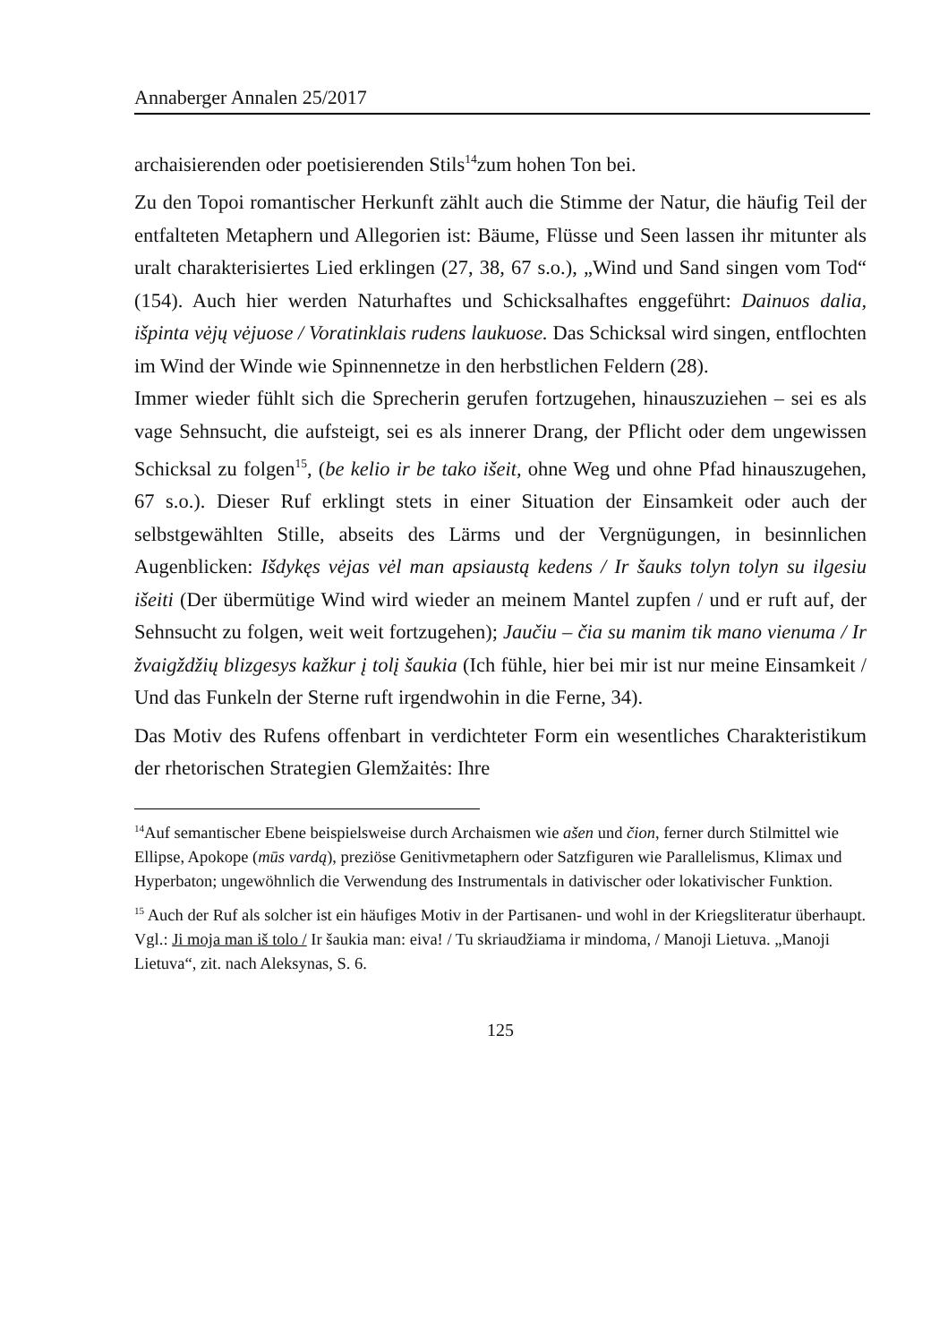Annaberger Annalen 25/2017
archaisierenden oder poetisierenden Stils<sup>14</sup>zum hohen Ton bei.
Zu den Topoi romantischer Herkunft zählt auch die Stimme der Natur, die häufig Teil der entfalteten Metaphern und Allegorien ist: Bäume, Flüsse und Seen lassen ihr mitunter als uralt charakterisiertes Lied erklingen (27, 38, 67 s.o.), „Wind und Sand singen vom Tod“ (154). Auch hier werden Naturhaftes und Schicksalhaftes enggeführt: Dainuos dalia, išpinta vėjų vėjuose / Voratinklais rudens laukuose. Das Schicksal wird singen, entflochten im Wind der Winde wie Spinnennetze in den herbstlichen Feldern (28).
Immer wieder fühlt sich die Sprecherin gerufen fortzugehen, hinauszuziehen – sei es als vage Sehnsucht, die aufsteigt, sei es als innerer Drang, der Pflicht oder dem ungewissen Schicksal zu folgen<sup>15</sup>, (be kelio ir be tako išeit, ohne Weg und ohne Pfad hinauszugehen, 67 s.o.). Dieser Ruf erklingt stets in einer Situation der Einsamkeit oder auch der selbstgewählten Stille, abseits des Lärms und der Vergnügungen, in besinnlichen Augenblicken: Išdykęs vėjas vėl man apsiaustą kedens / Ir šauks tolyn tolyn su ilgesiu išeiti (Der übermütige Wind wird wieder an meinem Mantel zupfen / und er ruft auf, der Sehnsucht zu folgen, weit weit fortzugehen); Jaučiu – čia su manim tik mano vienuma / Ir žvaigždžių blizgesys kažkur į tolį šaukia (Ich fühle, hier bei mir ist nur meine Einsamkeit / Und das Funkeln der Sterne ruft irgendwohin in die Ferne, 34).
Das Motiv des Rufens offenbart in verdichteter Form ein wesentliches Charakteristikum der rhetorischen Strategien Glemžaitės: Ihre
<sup>14</sup> Auf semantischer Ebene beispielsweise durch Archaismen wie ašen und čion, ferner durch Stilmittel wie Ellipse, Apokope (mūs vardą), preziöse Genitivmetaphern oder Satzfiguren wie Parallelismus, Klimax und Hyperbaton; ungewöhnlich die Verwendung des Instrumentals in dativischer oder lokativischer Funktion.
<sup>15</sup> Auch der Ruf als solcher ist ein häufiges Motiv in der Partisanen- und wohl in der Kriegsliteratur überhaupt. Vgl.: Ji moja man iš tolo / Ir šaukia man: eiva! / Tu skriaudžiama ir mindoma, / Manoji Lietuva. „Manoji Lietuva“, zit. nach Aleksynas, S. 6.
125